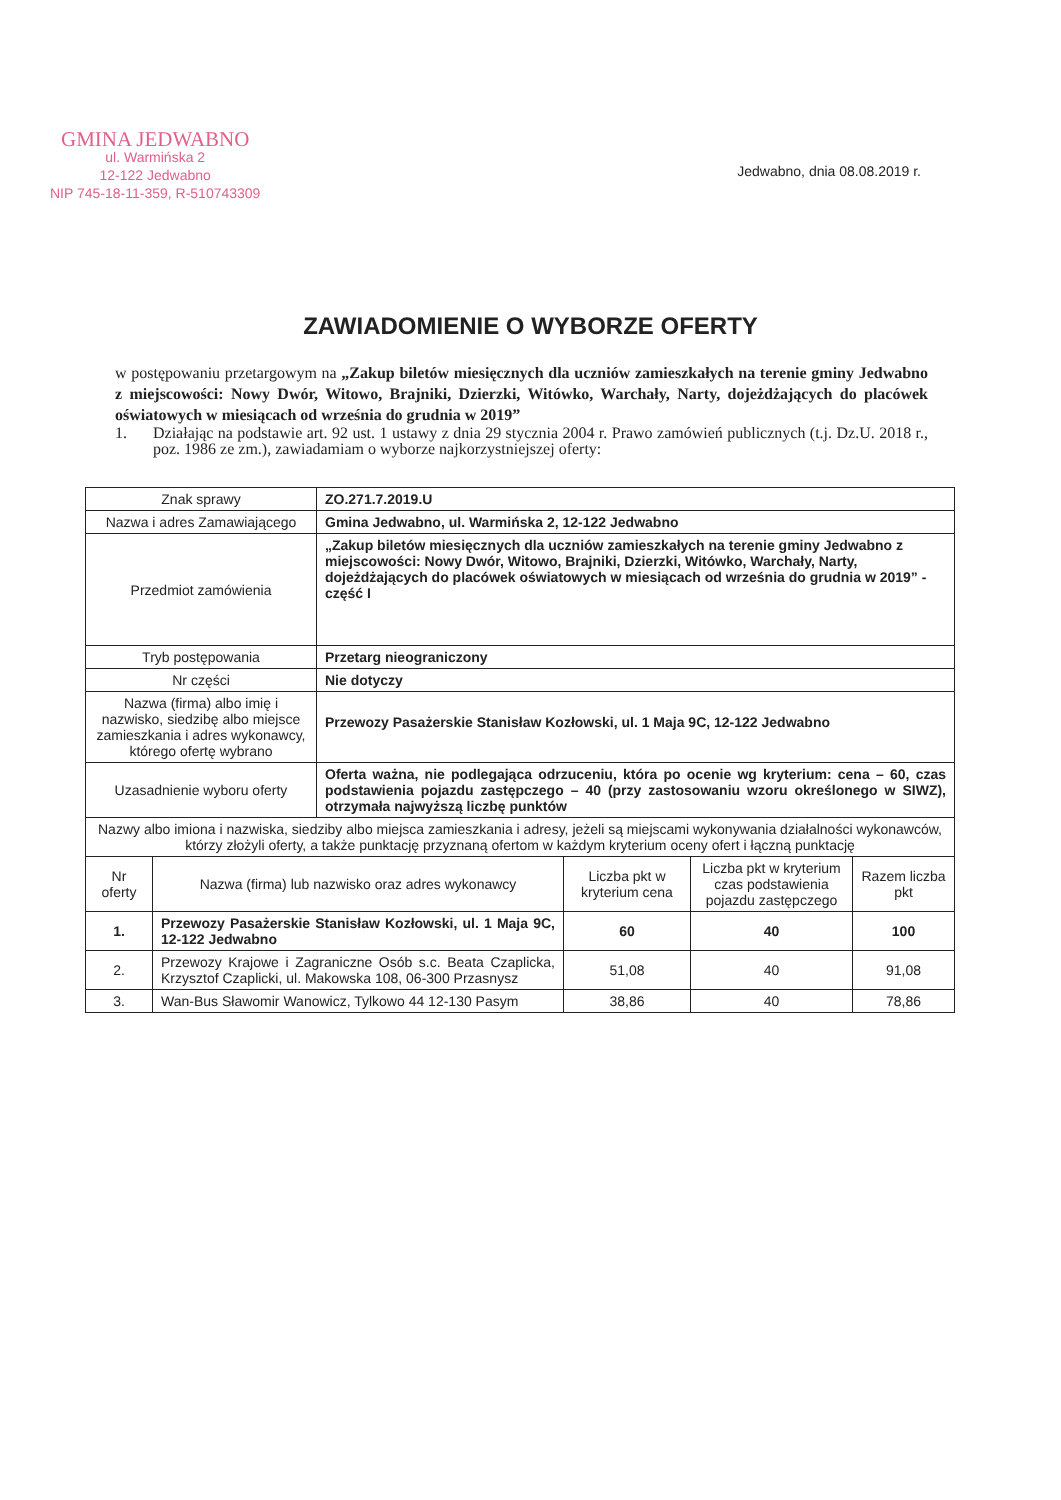GMINA JEDWABNO
ul. Warmińska 2
12-122 Jedwabno
NIP 745-18-11-359, R-510743309
Jedwabno, dnia 08.08.2019 r.
ZAWIADOMIENIE O WYBORZE OFERTY
w postępowaniu przetargowym na „Zakup biletów miesięcznych dla uczniów zamieszkałych na terenie gminy Jedwabno z miejscowości: Nowy Dwór, Witowo, Brajniki, Dzierzki, Witówko, Warchały, Narty, dojeżdżających do placówek oświatowych w miesiącach od września do grudnia w 2019”
1. Działając na podstawie art. 92 ust. 1 ustawy z dnia 29 stycznia 2004 r. Prawo zamówień publicznych (t.j. Dz.U. 2018 r., poz. 1986 ze zm.), zawiadamiam o wyborze najkorzystniejszej oferty:
| Znak sprawy | ZO.271.7.2019.U |
| Nazwa i adres Zamawiającego | Gmina Jedwabno, ul. Warmińska 2, 12-122 Jedwabno |
| Przedmiot zamówienia | „Zakup biletów miesięcznych dla uczniów zamieszkałych na terenie gminy Jedwabno z miejscowości: Nowy Dwór, Witowo, Brajniki, Dzierzki, Witówko, Warchały, Narty, dojeżdżających do placówek oświatowych w miesiącach od września do grudnia w 2019” - część I |
| Tryb postępowania | Przetarg nieograniczony |
| Nr części | Nie dotyczy |
| Nazwa (firma) albo imię i nazwisko, siedzibę albo miejsce zamieszkania i adres wykonawcy, którego ofertę wybrano | Przewozy Pasażerskie Stanisław Kozłowski, ul. 1 Maja 9C, 12-122 Jedwabno |
| Uzasadnienie wyboru oferty | Oferta ważna, nie podlegająca odrzuceniu, która po ocenie wg kryterium: cena – 60, czas podstawienia pojazdu zastępczego – 40 (przy zastosowaniu wzoru określonego w SIWZ), otrzymała najwyższą liczbę punktów |
| Nazwy albo imiona i nazwiska, siedziby albo miejsca zamieszkania i adresy, jeżeli są miejscami wykonywania działalności wykonawców, którzy złożyli oferty, a także punktację przyznaną ofertom w każdym kryterium oceny ofert i łączną punktację | |
| Nr oferty | Nazwa (firma) lub nazwisko oraz adres wykonawcy | Liczba pkt w kryterium cena | Liczba pkt w kryterium czas podstawienia pojazdu zastępczego | Razem liczba pkt |
| 1. | Przewozy Pasażerskie Stanisław Kozłowski, ul. 1 Maja 9C, 12-122 Jedwabno | 60 | 40 | 100 |
| 2. | Przewozy Krajowe i Zagraniczne Osób s.c. Beata Czaplicka, Krzysztof Czaplicki, ul. Makowska 108, 06-300 Przasnysz | 51,08 | 40 | 91,08 |
| 3. | Wan-Bus Sławomir Wanowicz, Tylkowo 44 12-130 Pasym | 38,86 | 40 | 78,86 |